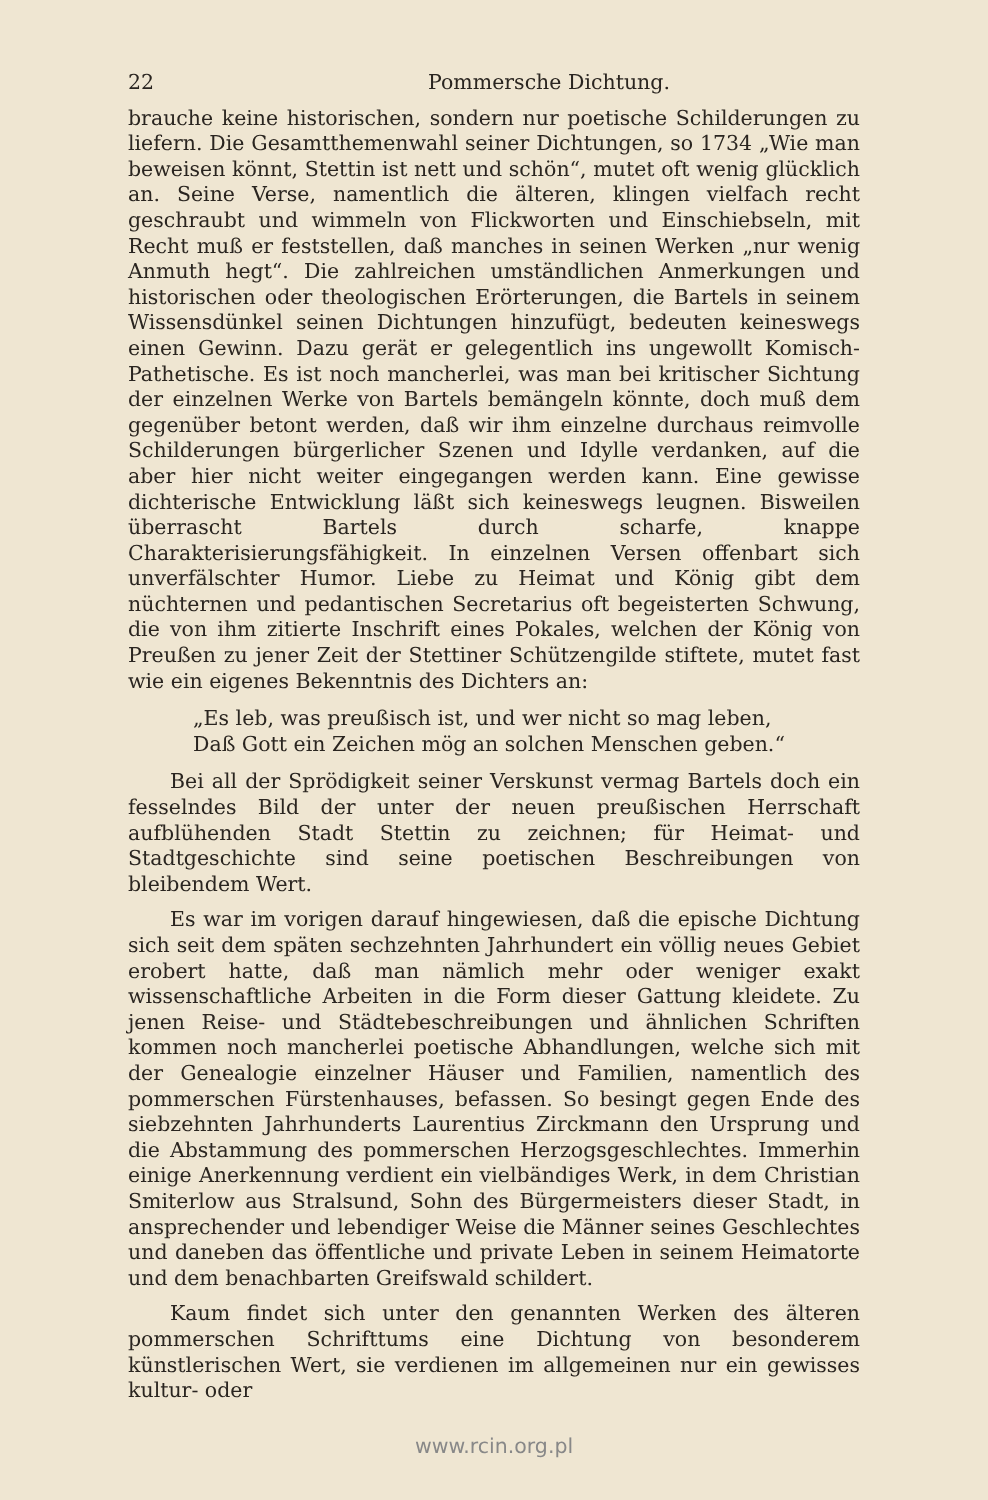22 Pommersche Dichtung.
brauche keine historischen, sondern nur poetische Schilderungen zu liefern. Die Gesamtthemenwahl seiner Dichtungen, so 1734 „Wie man beweisen könnt, Stettin ist nett und schön“, mutet oft wenig glücklich an. Seine Verse, namentlich die älteren, klingen vielfach recht geschraubt und wimmeln von Flickworten und Einschiebseln, mit Recht muß er feststellen, daß manches in seinen Werken „nur wenig Anmuth hegt“. Die zahlreichen umständlichen Anmerkungen und historischen oder theologischen Erörterungen, die Bartels in seinem Wissensdünkel seinen Dichtungen hinzufügt, bedeuten keineswegs einen Gewinn. Dazu gerät er gelegentlich ins ungewollt Komisch-Pathetische. Es ist noch mancherlei, was man bei kritischer Sichtung der einzelnen Werke von Bartels bemängeln könnte, doch muß dem gegenüber betont werden, daß wir ihm einzelne durchaus reimvolle Schilderungen bürgerlicher Szenen und Idylle verdanken, auf die aber hier nicht weiter eingegangen werden kann. Eine gewisse dichterische Entwicklung läßt sich keineswegs leugnen. Bisweilen überrascht Bartels durch scharfe, knappe Charakterisierungsfähigkeit. In einzelnen Versen offenbart sich unverfälschter Humor. Liebe zu Heimat und König gibt dem nüchternen und pedantischen Secretarius oft begeisterten Schwung, die von ihm zitierte Inschrift eines Pokales, welchen der König von Preußen zu jener Zeit der Stettiner Schützengilde stiftete, mutet fast wie ein eigenes Bekenntnis des Dichters an:
„Es leb, was preußisch ist, und wer nicht so mag leben,
Daß Gott ein Zeichen mög an solchen Menschen geben.“
Bei all der Sprödigkeit seiner Verskunst vermag Bartels doch ein fesselndes Bild der unter der neuen preußischen Herrschaft aufblühenden Stadt Stettin zu zeichnen; für Heimat- und Stadtgeschichte sind seine poetischen Beschreibungen von bleibendem Wert.
Es war im vorigen darauf hingewiesen, daß die epische Dichtung sich seit dem späten sechzehnten Jahrhundert ein völlig neues Gebiet erobert hatte, daß man nämlich mehr oder weniger exakt wissenschaftliche Arbeiten in die Form dieser Gattung kleidete. Zu jenen Reise- und Städtebeschreibungen und ähnlichen Schriften kommen noch mancherlei poetische Abhandlungen, welche sich mit der Genealogie einzelner Häuser und Familien, namentlich des pommerschen Fürstenhauses, befassen. So besingt gegen Ende des siebzehnten Jahrhunderts Laurentius Zirckmann den Ursprung und die Abstammung des pommerschen Herzogsgeschlechtes. Immerhin einige Anerkennung verdient ein vielbändiges Werk, in dem Christian Smiterlow aus Stralsund, Sohn des Bürgermeisters dieser Stadt, in ansprechender und lebendiger Weise die Männer seines Geschlechtes und daneben das öffentliche und private Leben in seinem Heimatorte und dem benachbarten Greifswald schildert.
Kaum findet sich unter den genannten Werken des älteren pommerschen Schrifttums eine Dichtung von besonderem künstlerischen Wert, sie verdienen im allgemeinen nur ein gewisses kultur- oder
www.rcin.org.pl